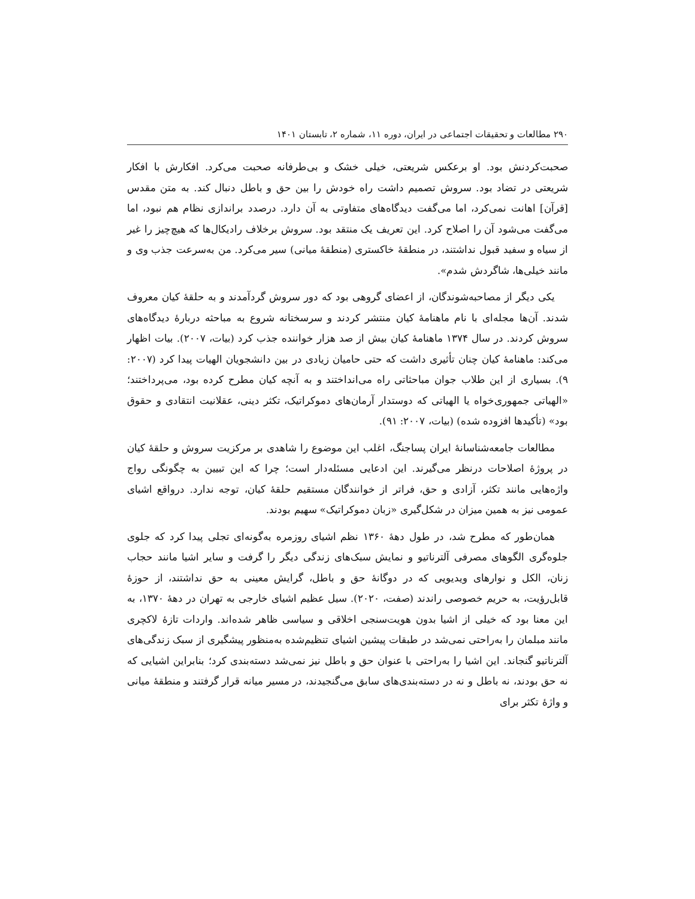۲۹۰ مطالعات و تحقیقات اجتماعی در ایران، دوره ۱۱، شماره ۲، تابستان ۱۴۰۱
صحبت‌کردنش بود. او برعکس شریعتی، خیلی خشک و بی‌طرفانه صحبت می‌کرد. افکارش با افکار شریعتی در تضاد بود. سروش تصمیم داشت راه خودش را بین حق و باطل دنبال کند. به متن مقدس [قرآن] اهانت نمی‌کرد، اما می‌گفت دیدگاه‌های متفاوتی به آن دارد. درصدد براندازی نظام هم نبود، اما می‌گفت می‌شود آن را اصلاح کرد. این تعریف یک منتقد بود. سروش برخلاف رادیکال‌ها که هیچ‌چیز را غیر از سیاه و سفید قبول نداشتند، در منطقهٔ خاکستری (منطقهٔ میانی) سیر می‌کرد. من به‌سرعت جذب وی و مانند خیلی‌ها، شاگردش شدم».
یکی دیگر از مصاحبه‌شوندگان، از اعضای گروهی بود که دور سروش گردآمدند و به حلقهٔ کیان معروف شدند. آن‌ها مجله‌ای با نام ماهنامهٔ کیان منتشر کردند و سرسختانه شروع به مباحثه دربارهٔ دیدگاه‌های سروش کردند. در سال ۱۳۷۴ ماهنامهٔ کیان بیش از صد هزار خواننده جذب کرد (بیات، ۲۰۰۷). بیات اظهار می‌کند: ماهنامهٔ کیان چنان تأثیری داشت که حتی حامیان زیادی در بین دانشجویان الهیات پیدا کرد (۲۰۰۷: ۹). بسیاری از این طلاب جوان مباحثاتی راه می‌انداختند و به آنچه کیان مطرح کرده بود، می‌پرداختند؛ «الهیاتی جمهوری‌خواه یا الهیاتی که دوستدار آرمان‌های دموکراتیک، تکثر دینی، عقلانیت انتقادی و حقوق بود» (تأکیدها افزوده شده) (بیات، ۲۰۰۷: ۹۱).
مطالعات جامعه‌شناسانهٔ ایران پساجنگ، اغلب این موضوع را شاهدی بر مرکزیت سروش و حلقهٔ کیان در پروژهٔ اصلاحات درنظر می‌گیرند. این ادعایی مسئله‌دار است؛ چرا که این تبیین به چگونگی رواج واژه‌هایی مانند تکثر، آزادی و حق، فراتر از خوانندگان مستقیم حلقهٔ کیان، توجه ندارد. درواقع اشیای عمومی نیز به همین میزان در شکل‌گیری «زبان دموکراتیک» سهیم بودند.
همان‌طور که مطرح شد، در طول دههٔ ۱۳۶۰ نظم اشیای روزمره به‌گونه‌ای تجلی پیدا کرد که جلوی جلوه‌گری الگوهای مصرفی آلترناتیو و نمایش سبک‌های زندگی دیگر را گرفت و سایر اشیا مانند حجاب زنان، الکل و نوارهای ویدیویی که در دوگانهٔ حق و باطل، گرایش معینی به حق نداشتند، از حوزهٔ قابل‌رؤیت، به حریم خصوصی راندند (صفت، ۲۰۲۰). سیل عظیم اشیای خارجی به تهران در دههٔ ۱۳۷۰، به این معنا بود که خیلی از اشیا بدون هویت‌سنجی اخلاقی و سیاسی ظاهر شده‌اند. واردات تازهٔ لاکچری مانند مبلمان را به‌راحتی نمی‌شد در طبقات پیشین اشیای تنظیم‌شده به‌منظور پیشگیری از سبک زندگی‌های آلترناتیو گنجاند. این اشیا را به‌راحتی با عنوان حق و باطل نیز نمی‌شد دسته‌بندی کرد؛ بنابراین اشیایی که نه حق بودند، نه باطل و نه در دسته‌بندی‌های سابق می‌گنجیدند، در مسیر میانه قرار گرفتند و منطقهٔ میانی و واژهٔ تکثر برای